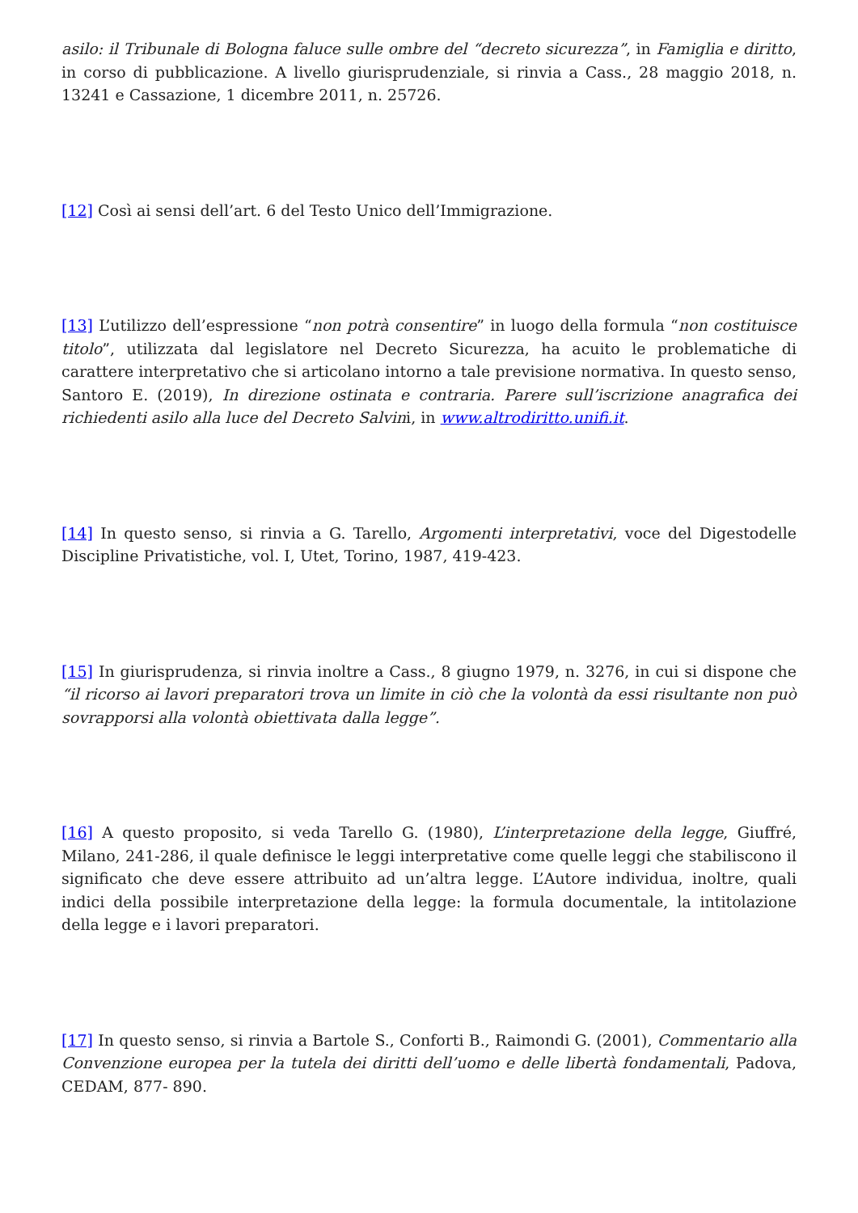asilo: il Tribunale di Bologna faluce sulle ombre del “decreto sicurezza”, in Famiglia e diritto, in corso di pubblicazione. A livello giurisprudenziale, si rinvia a Cass., 28 maggio 2018, n. 13241 e Cassazione, 1 dicembre 2011, n. 25726.
[12] Così ai sensi dell’art. 6 del Testo Unico dell’Immigrazione.
[13] L’utilizzo dell’espressione “non potrà consentire” in luogo della formula “non costituisce titolo”, utilizzata dal legislatore nel Decreto Sicurezza, ha acuito le problematiche di carattere interpretativo che si articolano intorno a tale previsione normativa. In questo senso, Santoro E. (2019), In direzione ostinata e contraria. Parere sull’iscrizione anagrafica dei richiedenti asilo alla luce del Decreto Salvini, in www.altrodiritto.unifi.it.
[14] In questo senso, si rinvia a G. Tarello, Argomenti interpretativi, voce del Digestodelle Discipline Privatistiche, vol. I, Utet, Torino, 1987, 419-423.
[15] In giurisprudenza, si rinvia inoltre a Cass., 8 giugno 1979, n. 3276, in cui si dispone che “il ricorso ai lavori preparatori trova un limite in ciò che la volontà da essi risultante non può sovrapporsi alla volontà obiettivata dalla legge”.
[16] A questo proposito, si veda Tarello G. (1980), L’interpretazione della legge, Giuffré, Milano, 241-286, il quale definisce le leggi interpretative come quelle leggi che stabiliscono il significato che deve essere attribuito ad un’altra legge. L’Autore individua, inoltre, quali indici della possibile interpretazione della legge: la formula documentale, la intitolazione della legge e i lavori preparatori.
[17] In questo senso, si rinvia a Bartole S., Conforti B., Raimondi G. (2001), Commentario alla Convenzione europea per la tutela dei diritti dell’uomo e delle libertà fondamentali, Padova, CEDAM, 877- 890.